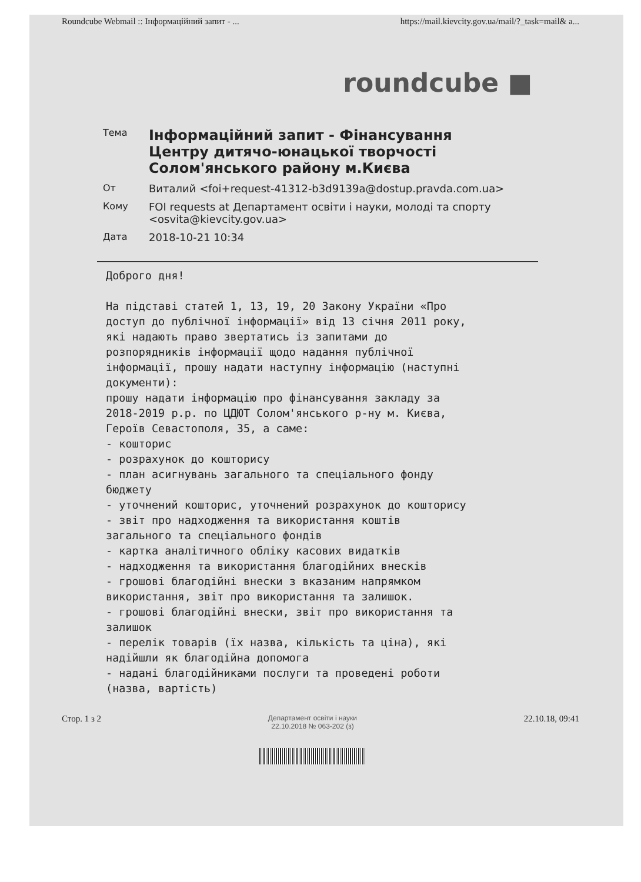Roundcube Webmail :: Інформаційний запит - ... https://mail.kievcity.gov.ua/mail/?_task=mail& a...
roundcube ■
Тема Інформаційний запит - Фінансування Центру дитячо-юнацької творчості Солом'янського району м.Києва
От Виталий <foi+request-41312-b3d9139a@dostup.pravda.com.ua>
Кому FOI requests at Департамент освіти і науки, молоді та спорту
<osvita@kievcity.gov.ua>
Дата 2018-10-21 10:34
Доброго дня!

На підставі статей 1, 13, 19, 20 Закону України «Про
доступ до публічної інформації» від 13 січня 2011 року,
які надають право звертатись із запитами до
розпорядників інформації щодо надання публічної
інформації, прошу надати наступну інформацію (наступні
документи):
прошу надати інформацію про фінансування закладу за
2018-2019 р.р. по ЦДЮТ Солом'янського р-ну м. Києва,
Героїв Севастополя, 35, а саме:
- кошторис
- розрахунок до кошторису
- план асигнувань загального та спеціального фонду
бюджету
- уточнений кошторис, уточнений розрахунок до кошторису
- звіт про надходження та використання коштів
загального та спеціального фондів
- картка аналітичного обліку касових видатків
- надходження та використання благодійних внесків
- грошові благодійні внески з вказаним напрямком
використання, звіт про використання та залишок.
- грошові благодійні внески, звіт про використання та
залишок
- перелік товарів (їх назва, кількість та ціна), які
надійшли як благодійна допомога
- надані благодійниками послуги та проведені роботи
(назва, вартість)
Стор. 1 з 2
Департамент освіти і науки
22.10.2018 № 063-202 (з)
22.10.18, 09:41